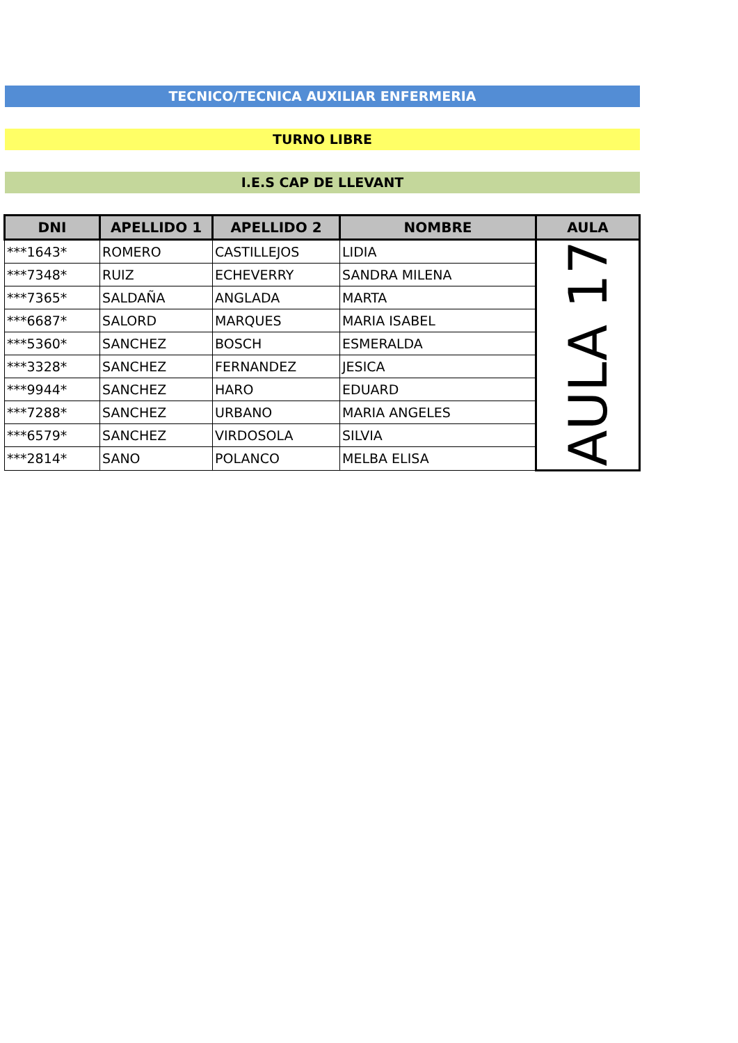TECNICO/TECNICA AUXILIAR ENFERMERIA
TURNO LIBRE
I.E.S CAP DE LLEVANT
| DNI | APELLIDO 1 | APELLIDO 2 | NOMBRE | AULA |
| --- | --- | --- | --- | --- |
| ***1643* | ROMERO | CASTILLEJOS | LIDIA | AULA 17 |
| ***7348* | RUIZ | ECHEVERRY | SANDRA MILENA | |
| ***7365* | SALDAÑA | ANGLADA | MARTA | |
| ***6687* | SALORD | MARQUES | MARIA ISABEL | |
| ***5360* | SANCHEZ | BOSCH | ESMERALDA | |
| ***3328* | SANCHEZ | FERNANDEZ | JESICA | |
| ***9944* | SANCHEZ | HARO | EDUARD | |
| ***7288* | SANCHEZ | URBANO | MARIA ANGELES | |
| ***6579* | SANCHEZ | VIRDOSOLA | SILVIA | |
| ***2814* | SANO | POLANCO | MELBA ELISA | |